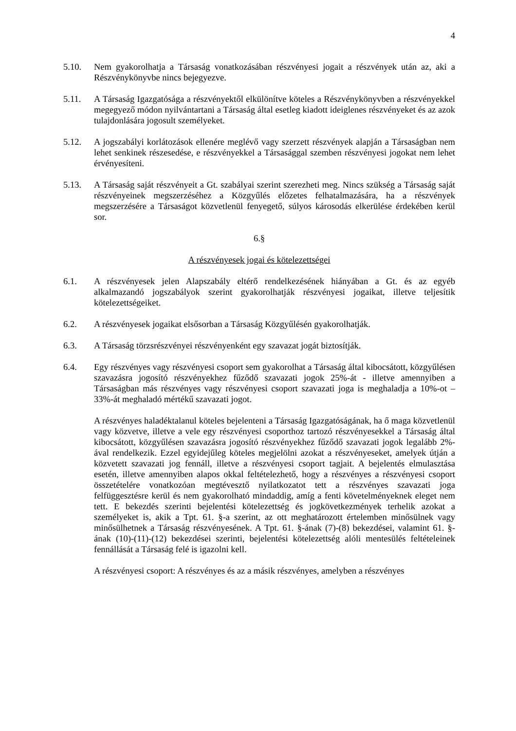4
5.10. Nem gyakorolhatja a Társaság vonatkozásában részvényesi jogait a részvények után az, aki a Részvénykönyvbe nincs bejegyezve.
5.11. A Társaság Igazgatósága a részvényektől elkülönítve köteles a Részvénykönyvben a részvényekkel megegyező módon nyilvántartani a Társaság által esetleg kiadott ideiglenes részvényeket és az azok tulajdonlására jogosult személyeket.
5.12. A jogszabályi korlátozások ellenére meglévő vagy szerzett részvények alapján a Társaságban nem lehet senkinek részesedése, e részvényekkel a Társasággal szemben részvényesi jogokat nem lehet érvényesíteni.
5.13. A Társaság saját részvényeit a Gt. szabályai szerint szerezheti meg. Nincs szükség a Társaság saját részvényeinek megszerzéséhez a Közgyűlés előzetes felhatalmazására, ha a részvények megszerzésére a Társaságot közvetlenül fenyegető, súlyos károsodás elkerülése érdekében kerül sor.
6.§
A részvényesek jogai és kötelezettségei
6.1. A részvényesek jelen Alapszabály eltérő rendelkezésének hiányában a Gt. és az egyéb alkalmazandó jogszabályok szerint gyakorolhatják részvényesi jogaikat, illetve teljesítik kötelezettségeiket.
6.2. A részvényesek jogaikat elsősorban a Társaság Közgyűlésén gyakorolhatják.
6.3. A Társaság törzsrészvényei részvényenként egy szavazat jogát biztosítják.
6.4. Egy részvényes vagy részvényesi csoport sem gyakorolhat a Társaság által kibocsátott, közgyűlésen szavazásra jogosító részvényekhez fűződő szavazati jogok 25%-át - illetve amennyiben a Társaságban más részvényes vagy részvényesi csoport szavazati joga is meghaladja a 10%-ot – 33%-át meghaladó mértékű szavazati jogot.
A részvényes haladéktalanul köteles bejelenteni a Társaság Igazgatóságának, ha ő maga közvetlenül vagy közvetve, illetve a vele egy részvényesi csoporthoz tartozó részvényesekkel a Társaság által kibocsátott, közgyűlésen szavazásra jogosító részvényekhez fűződő szavazati jogok legalább 2%-ával rendelkezik. Ezzel egyidejűleg köteles megjelölni azokat a részvényeseket, amelyek útján a közvetett szavazati jog fennáll, illetve a részvényesi csoport tagjait. A bejelentés elmulasztása esetén, illetve amennyiben alapos okkal feltételezhető, hogy a részvényes a részvényesi csoport összetételére vonatkozóan megtévesztő nyilatkozatot tett a részvényes szavazati joga felfüggesztésre kerül és nem gyakorolható mindaddig, amíg a fenti követelményeknek eleget nem tett. E bekezdés szerinti bejelentési kötelezettség és jogkövetkezmények terhelik azokat a személyeket is, akik a Tpt. 61. §-a szerint, az ott meghatározott értelemben minősülnek vagy minősülhetnek a Társaság részvényesének. A Tpt. 61. §-ának (7)-(8) bekezdései, valamint 61. §-ának (10)-(11)-(12) bekezdései szerinti, bejelentési kötelezettség alóli mentesülés feltételeinek fennállását a Társaság felé is igazolni kell.
A részvényesi csoport: A részvényes és az a másik részvényes, amelyben a részvényes